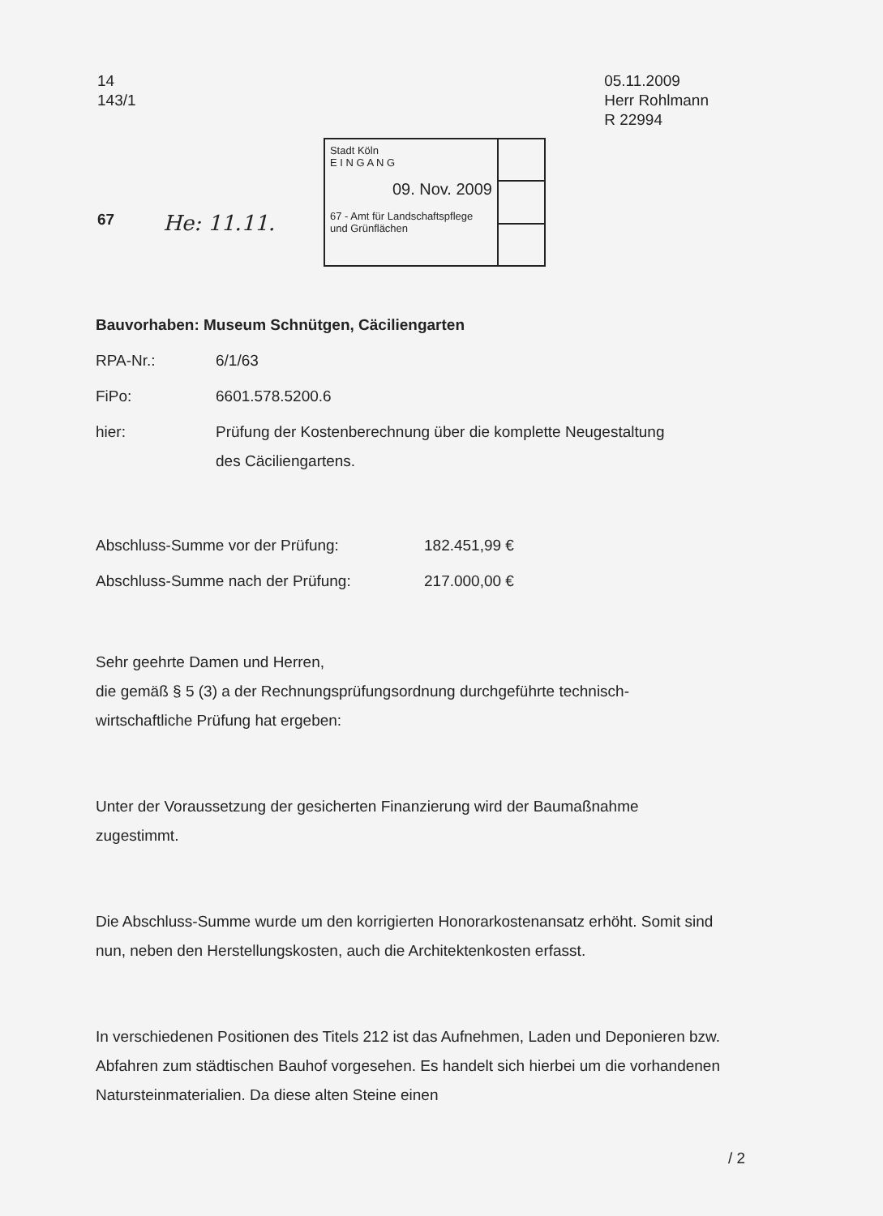14
143/1
05.11.2009
Herr Rohlmann
R 22994
67 He: 11.11.
Stadt Köln
E I N G A N G
09. Nov. 2009
67 - Amt für Landschaftspflege
und Grünflächen
| Bauvorhaben: Museum Schnütgen, Cäciliengarten | |
| RPA-Nr.: | 6/1/63 |
| FiPo: | 6601.578.5200.6 |
| hier: | Prüfung der Kostenberechnung über die komplette Neugestaltung des Cäciliengartens. |
| Abschluss-Summe vor der Prüfung: | 182.451,99 € |
| Abschluss-Summe nach der Prüfung: | 217.000,00 € |
Sehr geehrte Damen und Herren,
die gemäß § 5 (3) a der Rechnungsprüfungsordnung durchgeführte technisch-wirtschaftliche Prüfung hat ergeben:
Unter der Voraussetzung der gesicherten Finanzierung wird der Baumaßnahme zugestimmt.
Die Abschluss-Summe wurde um den korrigierten Honorarkostenansatz erhöht. Somit sind nun, neben den Herstellungskosten, auch die Architektenkosten erfasst.
In verschiedenen Positionen des Titels 212 ist das Aufnehmen, Laden und Deponieren bzw. Abfahren zum städtischen Bauhof vorgesehen. Es handelt sich hierbei um die vorhandenen Natursteinmaterialien. Da diese alten Steine einen
/ 2